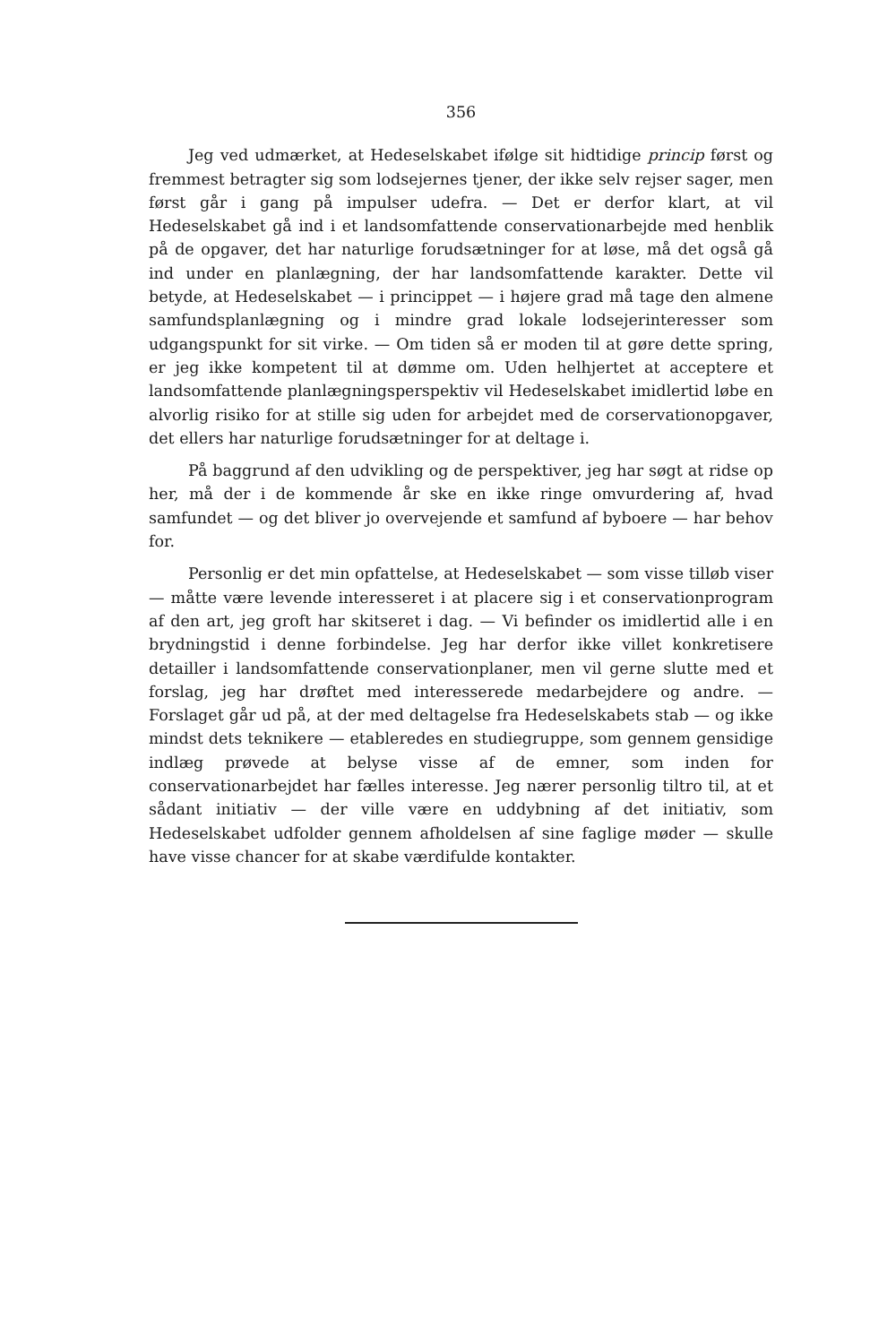356
Jeg ved udmærket, at Hedeselskabet ifølge sit hidtidige princip først og fremmest betragter sig som lodsejernes tjener, der ikke selv rejser sager, men først går i gang på impulser udefra. — Det er derfor klart, at vil Hedeselskabet gå ind i et landsomfattende conservationarbejde med henblik på de opgaver, det har naturlige forudsætninger for at løse, må det også gå ind under en planlægning, der har landsomfattende karakter. Dette vil betyde, at Hedeselskabet — i princippet — i højere grad må tage den almene samfundsplanlægning og i mindre grad lokale lodsejerinteresser som udgangspunkt for sit virke. — Om tiden så er moden til at gøre dette spring, er jeg ikke kompetent til at dømme om. Uden helhjertet at acceptere et landsomfattende planlægningsperspektiv vil Hedeselskabet imidlertid løbe en alvorlig risiko for at stille sig uden for arbejdet med de corservationopgaver, det ellers har naturlige forudsætninger for at deltage i.
På baggrund af den udvikling og de perspektiver, jeg har søgt at ridse op her, må der i de kommende år ske en ikke ringe omvurdering af, hvad samfundet — og det bliver jo overvejende et samfund af byboere — har behov for.
Personlig er det min opfattelse, at Hedeselskabet — som visse tilløb viser — måtte være levende interesseret i at placere sig i et conservationprogram af den art, jeg groft har skitseret i dag. — Vi befinder os imidlertid alle i en brydningstid i denne forbindelse. Jeg har derfor ikke villet konkretisere detailler i landsomfattende conservationplaner, men vil gerne slutte med et forslag, jeg har drøftet med interesserede medarbejdere og andre. — Forslaget går ud på, at der med deltagelse fra Hedeselskabets stab — og ikke mindst dets teknikere — etableredes en studiegruppe, som gennem gensidige indlæg prøvede at belyse visse af de emner, som inden for conservationarbejdet har fælles interesse. Jeg nærer personlig tiltro til, at et sådant initiativ — der ville være en uddybning af det initiativ, som Hedeselskabet udfolder gennem afholdelsen af sine faglige møder — skulle have visse chancer for at skabe værdifulde kontakter.